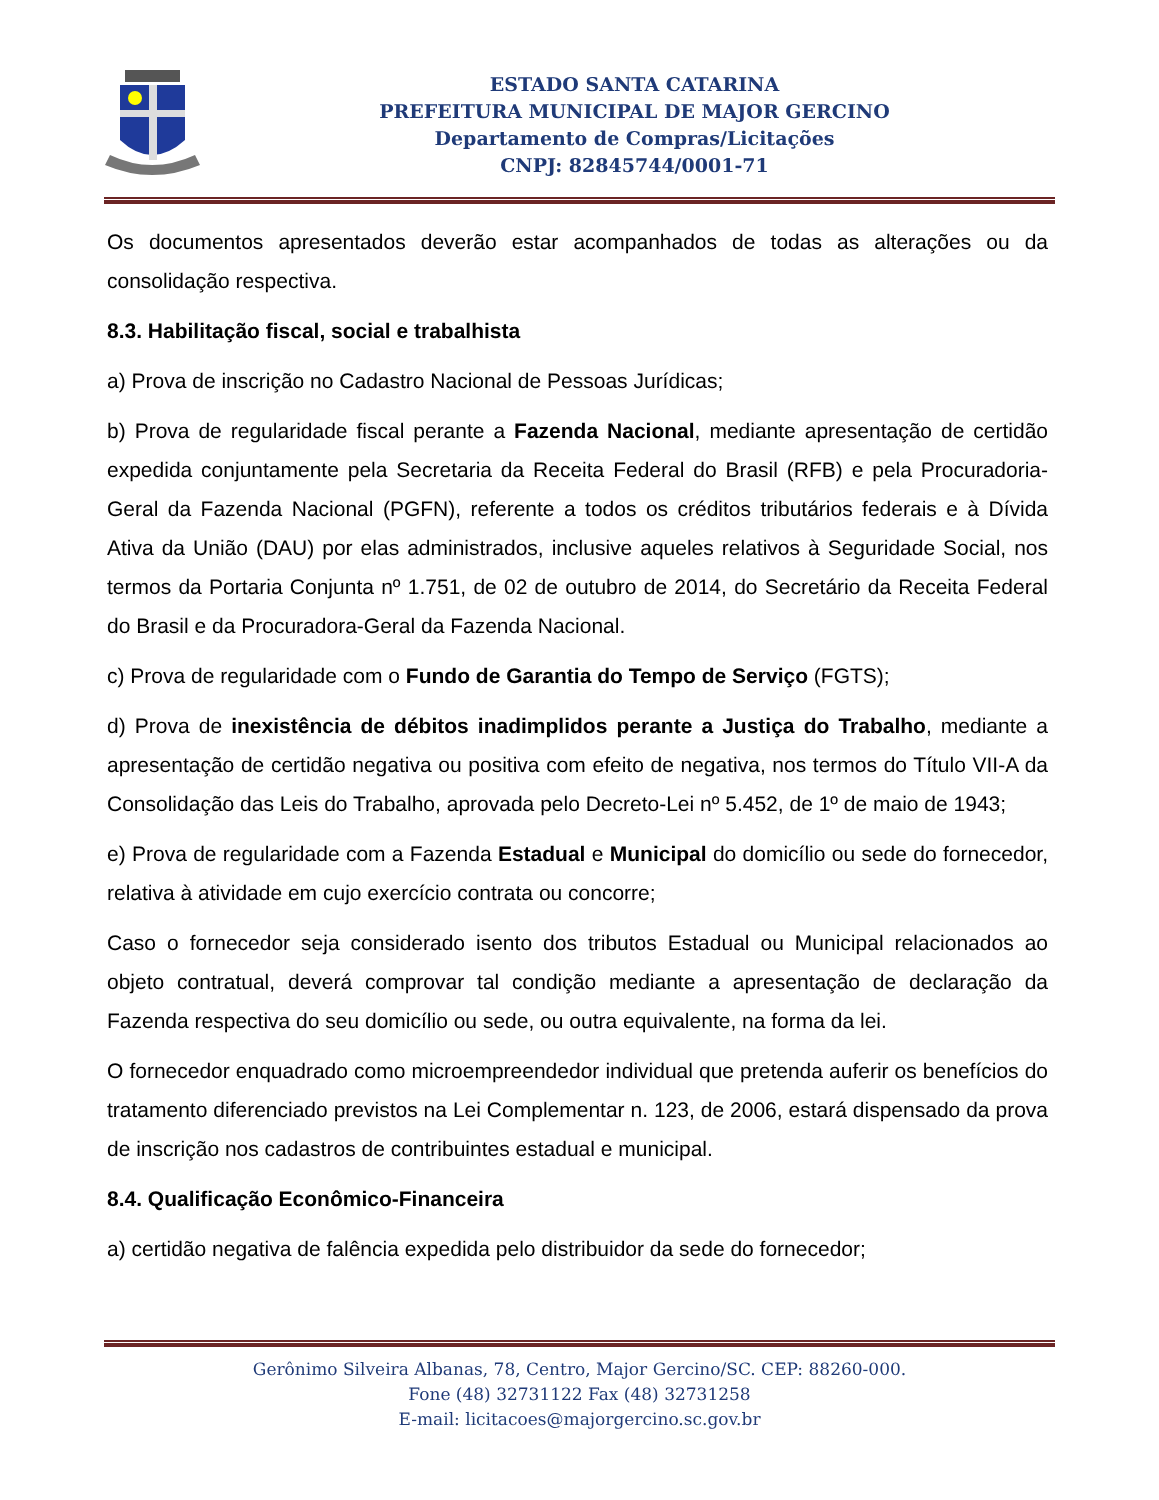ESTADO SANTA CATARINA
PREFEITURA MUNICIPAL DE MAJOR GERCINO
Departamento de Compras/Licitações
CNPJ: 82845744/0001-71
Os documentos apresentados deverão estar acompanhados de todas as alterações ou da consolidação respectiva.
8.3. Habilitação fiscal, social e trabalhista
a) Prova de inscrição no Cadastro Nacional de Pessoas Jurídicas;
b) Prova de regularidade fiscal perante a Fazenda Nacional, mediante apresentação de certidão expedida conjuntamente pela Secretaria da Receita Federal do Brasil (RFB) e pela Procuradoria-Geral da Fazenda Nacional (PGFN), referente a todos os créditos tributários federais e à Dívida Ativa da União (DAU) por elas administrados, inclusive aqueles relativos à Seguridade Social, nos termos da Portaria Conjunta nº 1.751, de 02 de outubro de 2014, do Secretário da Receita Federal do Brasil e da Procuradora-Geral da Fazenda Nacional.
c) Prova de regularidade com o Fundo de Garantia do Tempo de Serviço (FGTS);
d) Prova de inexistência de débitos inadimplidos perante a Justiça do Trabalho, mediante a apresentação de certidão negativa ou positiva com efeito de negativa, nos termos do Título VII-A da Consolidação das Leis do Trabalho, aprovada pelo Decreto-Lei nº 5.452, de 1º de maio de 1943;
e) Prova de regularidade com a Fazenda Estadual e Municipal do domicílio ou sede do fornecedor, relativa à atividade em cujo exercício contrata ou concorre;
Caso o fornecedor seja considerado isento dos tributos Estadual ou Municipal relacionados ao objeto contratual, deverá comprovar tal condição mediante a apresentação de declaração da Fazenda respectiva do seu domicílio ou sede, ou outra equivalente, na forma da lei.
O fornecedor enquadrado como microempreendedor individual que pretenda auferir os benefícios do tratamento diferenciado previstos na Lei Complementar n. 123, de 2006, estará dispensado da prova de inscrição nos cadastros de contribuintes estadual e municipal.
8.4. Qualificação Econômico-Financeira
a) certidão negativa de falência expedida pelo distribuidor da sede do fornecedor;
Gerônimo Silveira Albanas, 78, Centro, Major Gercino/SC. CEP: 88260-000.
Fone (48) 32731122 Fax (48) 32731258
E-mail: licitacoes@majorgercino.sc.gov.br